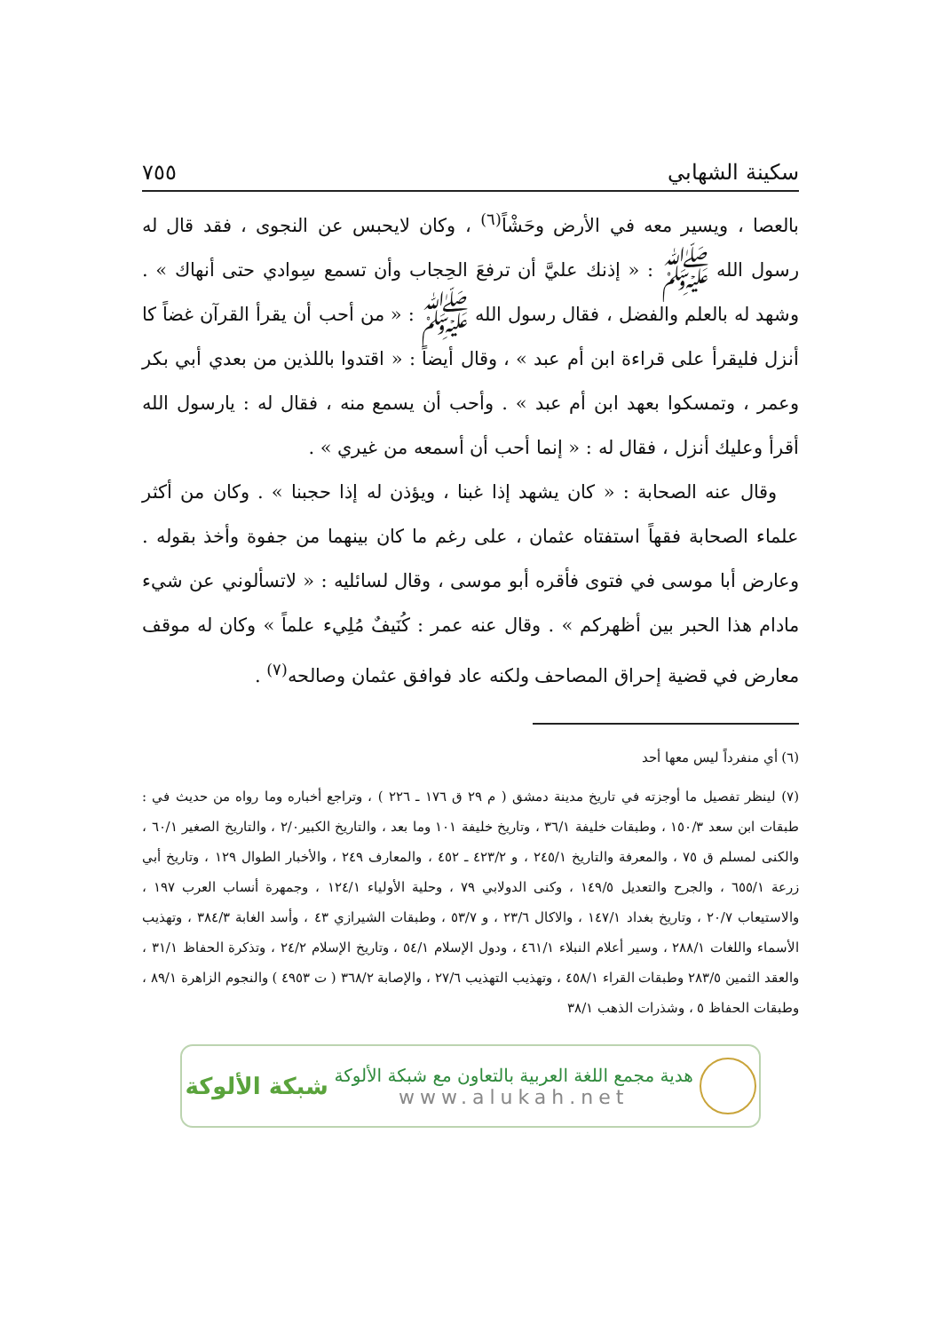سكينة الشهابي ٧٥٥
بالعصا ، ويسير معه في الأرض وحَشْاً<sup>(٦)</sup> ، وكان لايحبس عن النجوى ، فقد قال له رسول الله ﷺ : « إذنك عليَّ أن ترفعَ الحِجاب وأن تسمع سِوادي حتى أنهاك » . وشهد له بالعلم والفضل ، فقال رسول الله ﷺ : « من أحب أن يقرأ القرآن غضاً كا أنزل فليقرأ على قراءة ابن أم عبد » ، وقال أيضاً : « اقتدوا باللذين من بعدي أبي بكر وعمر ، وتمسكوا بعهد ابن أم عبد » . وأحب أن يسمع منه ، فقال له : يارسول الله أقرأ وعليك أنزل ، فقال له : « إنما أحب أن أسمعه من غيري » .
وقال عنه الصحابة : « كان يشهد إذا غبنا ، ويؤذن له إذا حجبنا » . وكان من أكثر علماء الصحابة فقهاً استفتاه عثمان ، على رغم ما كان بينهما من جفوة وأخذ بقوله . وعارض أبا موسى في فتوى فأقره أبو موسى ، وقال لسائليه : « لاتسألوني عن شيء مادام هذا الحبر بين أظهركم » . وقال عنه عمر : كُنَيفٌ مُلِيء علماً » وكان له موقف معارض في قضية إحراق المصاحف ولكنه عاد فوافق عثمان وصالحه<sup>(٧)</sup> .
(٦) أي منفرداً ليس معها أحد
(٧) لينظر تفصيل ما أوجزته في تاريخ مدينة دمشق ( م ٢٩ ق ١٧٦ ـ ٢٢٦ ) ، وتراجع أخباره وما رواه من حديث في : طبقات ابن سعد ١٥٠/٣ ، وطبقات خليفة ٣٦/١ ، وتاريخ خليفة ١٠١ وما بعد ، والتاريخ الكبير٢/٠ ، والتاريخ الصغير ٦٠/١ ، والكنى لمسلم ق ٧٥ ، والمعرفة والتاريخ ٢٤٥/١ ، و ٤٢٣/٢ ـ ٤٥٢ ، والمعارف ٢٤٩ ، والأخبار الطوال ١٢٩ ، وتاريخ أبي زرعة ٦٥٥/١ ، والجرح والتعديل ١٤٩/٥ ، وكنى الدولابي ٧٩ ، وحلية الأولياء ١٢٤/١ ، وجمهرة أنساب العرب ١٩٧ ، والاستيعاب ٢٠/٧ ، وتاريخ بغداد ١٤٧/١ ، والاكال ٢٣/٦ ، و ٥٣/٧ ، وطبقات الشيرازي ٤٣ ، وأسد الغابة ٣٨٤/٣ ، وتهذيب الأسماء واللغات ٢٨٨/١ ، وسير أعلام النبلاء ٤٦١/١ ، ودول الإسلام ٥٤/١ ، وتاريخ الإسلام ٢٤/٢ ، وتذكرة الحفاظ ٣١/١ ، والعقد الثمين ٢٨٣/٥ وطبقات القراء ٤٥٨/١ ، وتهذيب التهذيب ٢٧/٦ ، والإصابة ٣٦٨/٢ ( ت ٤٩٥٣ ) والنجوم الزاهرة ٨٩/١ ، وطبقات الحفاظ ٥ ، وشذرات الذهب ٣٨/١
هدية مجمع اللغة العربية بالتعاون مع شبكة الألوكة
www.alukah.net
شبكة الألوكة